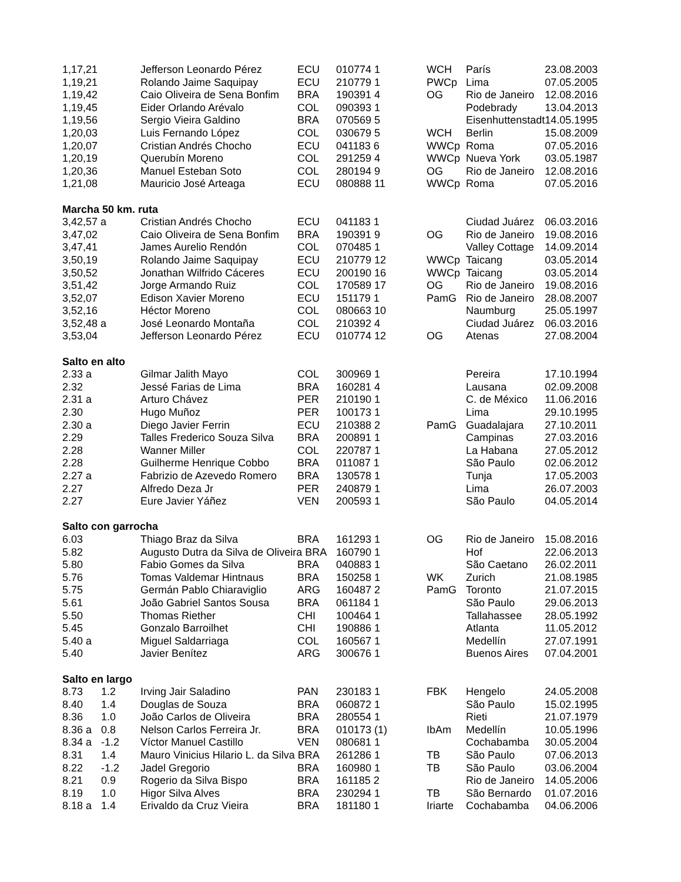| 1,17,21 | | Jefferson Leonardo Pérez | ECU | 010774 1 | | WCH | París | 23.08.2003 |
| 1,19,21 | | Rolando Jaime Saquipay | ECU | 210779 1 | | PWCp | Lima | 07.05.2005 |
| 1,19,42 | | Caio Oliveira de Sena Bonfim | BRA | 190391 4 | | OG | Rio de Janeiro | 12.08.2016 |
| 1,19,45 | | Eider Orlando Arévalo | COL | 090393 1 | | | Podebrady | 13.04.2013 |
| 1,19,56 | | Sergio Vieira Galdino | BRA | 070569 5 | | | Eisenhuttenstadt | 14.05.1995 |
| 1,20,03 | | Luis Fernando López | COL | 030679 5 | | WCH | Berlin | 15.08.2009 |
| 1,20,07 | | Cristian Andrés Chocho | ECU | 041183 6 | | WWCp | Roma | 07.05.2016 |
| 1,20,19 | | Querubín Moreno | COL | 291259 4 | | WWCp | Nueva York | 03.05.1987 |
| 1,20,36 | | Manuel Esteban Soto | COL | 280194 9 | | OG | Rio de Janeiro | 12.08.2016 |
| 1,21,08 | | Mauricio José Arteaga | ECU | 080888 11 | | WWCp | Roma | 07.05.2016 |
| Marcha 50 km. ruta | | | | | | | | |
| 3,42,57 a | | Cristian Andrés Chocho | ECU | 041183 1 | | | Ciudad Juárez | 06.03.2016 |
| 3,47,02 | | Caio Oliveira de Sena Bonfim | BRA | 190391 9 | | OG | Rio de Janeiro | 19.08.2016 |
| 3,47,41 | | James Aurelio Rendón | COL | 070485 1 | | | Valley Cottage | 14.09.2014 |
| 3,50,19 | | Rolando Jaime Saquipay | ECU | 210779 12 | | WWCp | Taicang | 03.05.2014 |
| 3,50,52 | | Jonathan Wilfrido Cáceres | ECU | 200190 16 | | WWCp | Taicang | 03.05.2014 |
| 3,51,42 | | Jorge Armando Ruiz | COL | 170589 17 | | OG | Rio de Janeiro | 19.08.2016 |
| 3,52,07 | | Edison Xavier Moreno | ECU | 151179 1 | | PamG | Rio de Janeiro | 28.08.2007 |
| 3,52,16 | | Héctor Moreno | COL | 080663 10 | | | Naumburg | 25.05.1997 |
| 3,52,48 a | | José Leonardo Montaña | COL | 210392 4 | | | Ciudad Juárez | 06.03.2016 |
| 3,53,04 | | Jefferson Leonardo Pérez | ECU | 010774 12 | | OG | Atenas | 27.08.2004 |
| Salto en alto | | | | | | | | |
| 2.33 a | | Gilmar Jalith Mayo | COL | 300969 1 | | | Pereira | 17.10.1994 |
| 2.32 | | Jessé Farias de Lima | BRA | 160281 4 | | | Lausana | 02.09.2008 |
| 2.31 a | | Arturo Chávez | PER | 210190 1 | | | C. de México | 11.06.2016 |
| 2.30 | | Hugo Muñoz | PER | 100173 1 | | | Lima | 29.10.1995 |
| 2.30 a | | Diego Javier Ferrin | ECU | 210388 2 | | PamG | Guadalajara | 27.10.2011 |
| 2.29 | | Talles Frederico Souza Silva | BRA | 200891 1 | | | Campinas | 27.03.2016 |
| 2.28 | | Wanner Miller | COL | 220787 1 | | | La Habana | 27.05.2012 |
| 2.28 | | Guilherme Henrique Cobbo | BRA | 011087 1 | | | São Paulo | 02.06.2012 |
| 2.27 a | | Fabrizio de Azevedo Romero | BRA | 130578 1 | | | Tunja | 17.05.2003 |
| 2.27 | | Alfredo Deza Jr | PER | 240879 1 | | | Lima | 26.07.2003 |
| 2.27 | | Eure Javier Yáñez | VEN | 200593 1 | | | São Paulo | 04.05.2014 |
| Salto con garrocha | | | | | | | | |
| 6.03 | | Thiago Braz da Silva | BRA | 161293 1 | | OG | Rio de Janeiro | 15.08.2016 |
| 5.82 | | Augusto Dutra da Silva de Oliveira BRA | | 160790 1 | | | Hof | 22.06.2013 |
| 5.80 | | Fabio Gomes da Silva | BRA | 040883 1 | | | São Caetano | 26.02.2011 |
| 5.76 | | Tomas Valdemar Hintnaus | BRA | 150258 1 | | WK | Zurich | 21.08.1985 |
| 5.75 | | Germán Pablo Chiaraviglio | ARG | 160487 2 | | PamG | Toronto | 21.07.2015 |
| 5.61 | | João Gabriel Santos Sousa | BRA | 061184 1 | | | São Paulo | 29.06.2013 |
| 5.50 | | Thomas Riether | CHI | 100464 1 | | | Tallahassee | 28.05.1992 |
| 5.45 | | Gonzalo Barroilhet | CHI | 190886 1 | | | Atlanta | 11.05.2012 |
| 5.40 a | | Miguel Saldarriaga | COL | 160567 1 | | | Medellín | 27.07.1991 |
| 5.40 | | Javier Benítez | ARG | 300676 1 | | | Buenos Aires | 07.04.2001 |
| Salto en largo | | | | | | | | |
| 8.73 | 1.2 | Irving Jair Saladino | PAN | 230183 1 | | FBK | Hengelo | 24.05.2008 |
| 8.40 | 1.4 | Douglas de Souza | BRA | 060872 1 | | | São Paulo | 15.02.1995 |
| 8.36 | 1.0 | João Carlos de Oliveira | BRA | 280554 1 | | | Rieti | 21.07.1979 |
| 8.36 a | 0.8 | Nelson Carlos Ferreira Jr. | BRA | 010173 (1) | | IbAm | Medellín | 10.05.1996 |
| 8.34 a | -1.2 | Víctor Manuel Castillo | VEN | 080681 1 | | | Cochabamba | 30.05.2004 |
| 8.31 | 1.4 | Mauro Vinicius Hilario L. da Silva BRA | | 261286 1 | | TB | São Paulo | 07.06.2013 |
| 8.22 | -1.2 | Jadel Gregorio | BRA | 160980 1 | | TB | São Paulo | 03.06.2004 |
| 8.21 | 0.9 | Rogerio da Silva Bispo | BRA | 161185 2 | | | Rio de Janeiro | 14.05.2006 |
| 8.19 | 1.0 | Higor Silva Alves | BRA | 230294 1 | | TB | São Bernardo | 01.07.2016 |
| 8.18 a | 1.4 | Erivaldo da Cruz Vieira | BRA | 181180 1 | | Iriarte | Cochabamba | 04.06.2006 |